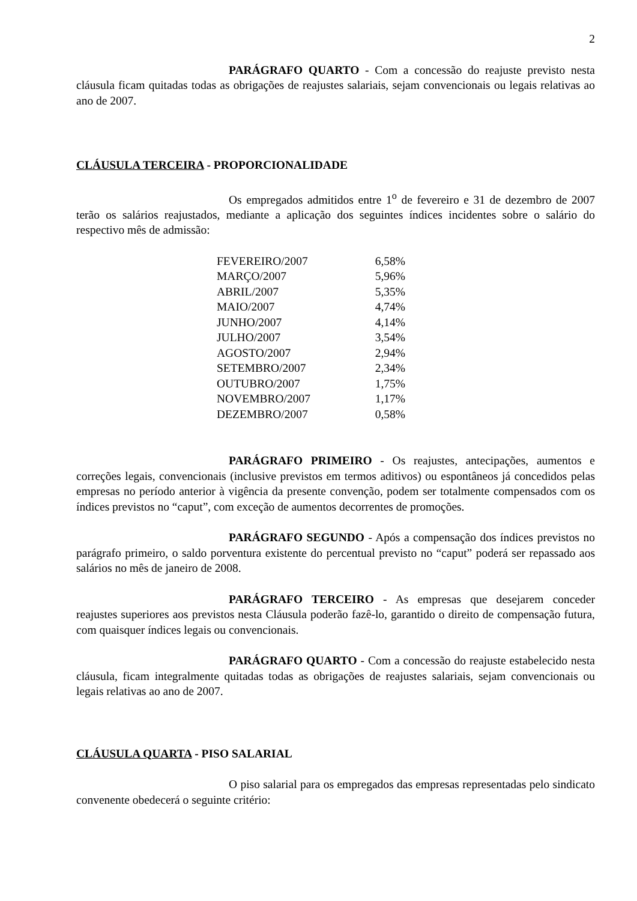2
PARÁGRAFO QUARTO - Com a concessão do reajuste previsto nesta cláusula ficam quitadas todas as obrigações de reajustes salariais, sejam convencionais ou legais relativas ao ano de 2007.
CLÁUSULA TERCEIRA - PROPORCIONALIDADE
Os empregados admitidos entre 1<sup>o</sup> de fevereiro e 31 de dezembro de 2007 terão os salários reajustados, mediante a aplicação dos seguintes índices incidentes sobre o salário do respectivo mês de admissão:
| FEVEREIRO/2007 | 6,58% |
| MARÇO/2007 | 5,96% |
| ABRIL/2007 | 5,35% |
| MAIO/2007 | 4,74% |
| JUNHO/2007 | 4,14% |
| JULHO/2007 | 3,54% |
| AGOSTO/2007 | 2,94% |
| SETEMBRO/2007 | 2,34% |
| OUTUBRO/2007 | 1,75% |
| NOVEMBRO/2007 | 1,17% |
| DEZEMBRO/2007 | 0,58% |
PARÁGRAFO PRIMEIRO - Os reajustes, antecipações, aumentos e correções legais, convencionais (inclusive previstos em termos aditivos) ou espontâneos já concedidos pelas empresas no período anterior à vigência da presente convenção, podem ser totalmente compensados com os índices previstos no “caput”, com exceção de aumentos decorrentes de promoções.
PARÁGRAFO SEGUNDO - Após a compensação dos índices previstos no parágrafo primeiro, o saldo porventura existente do percentual previsto no “caput” poderá ser repassado aos salários no mês de janeiro de 2008.
PARÁGRAFO TERCEIRO - As empresas que desejarem conceder reajustes superiores aos previstos nesta Cláusula poderão fazê-lo, garantido o direito de compensação futura, com quaisquer índices legais ou convencionais.
PARÁGRAFO QUARTO - Com a concessão do reajuste estabelecido nesta cláusula, ficam integralmente quitadas todas as obrigações de reajustes salariais, sejam convencionais ou legais relativas ao ano de 2007.
CLÁUSULA QUARTA - PISO SALARIAL
O piso salarial para os empregados das empresas representadas pelo sindicato convenente obedecerá o seguinte critério: